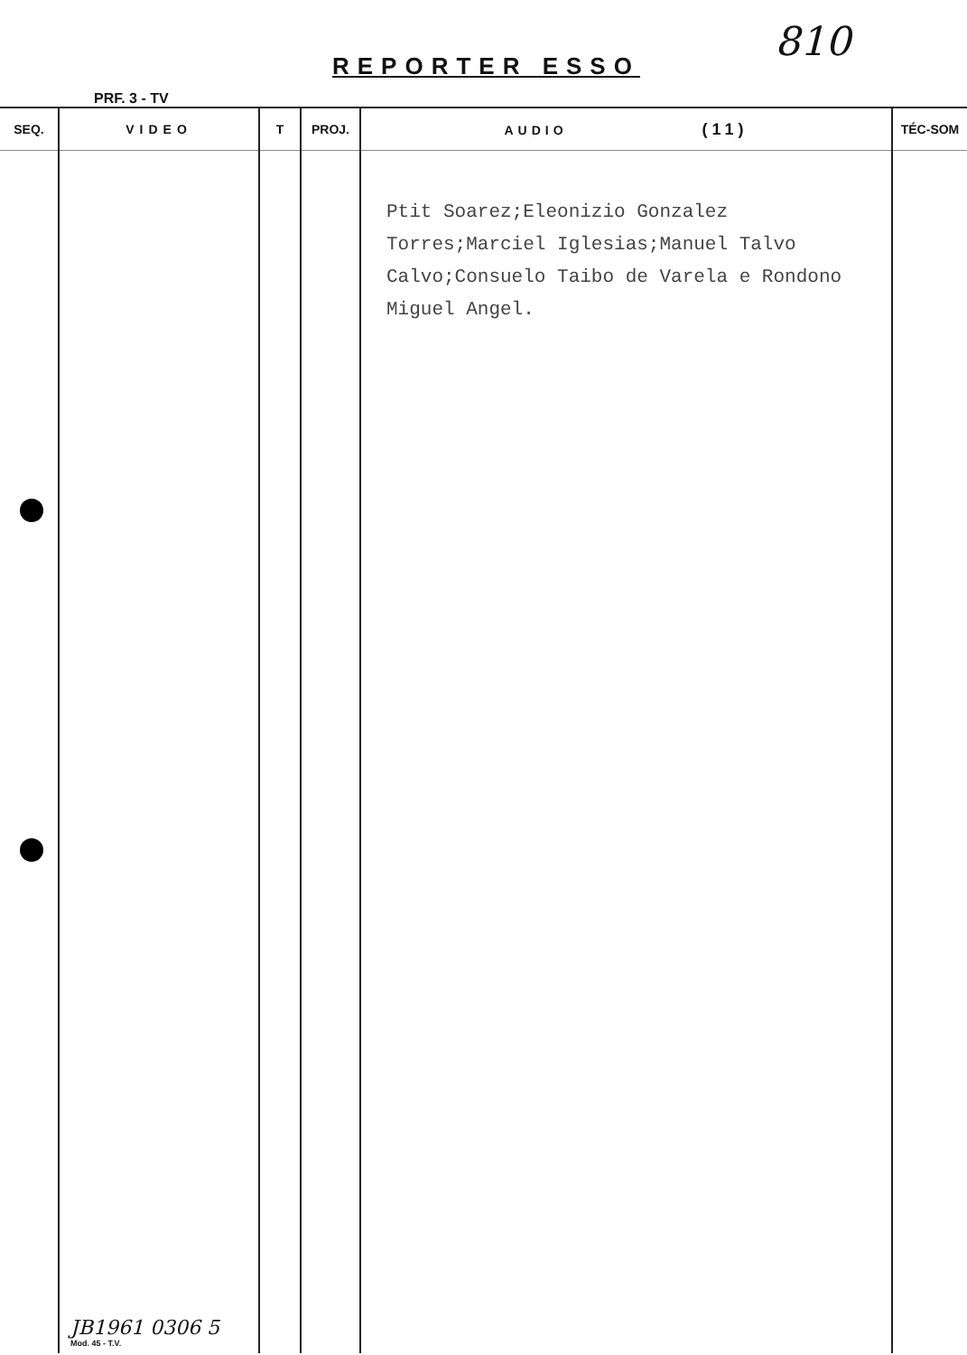REPORTER ESSO
810
PRF. 3 - TV
| SEQ. | VIDEO | T | PROJ. | AUDIO (11) | TÉC-SOM |
| --- | --- | --- | --- | --- | --- |
| | JB1961 0306 5 Mod. 45 - T.V. | | | Ptit Soarez;Eleonizio Gonzalez Torres;Marciel Iglesias;Manuel Talvo Calvo;Consuelo Taibo de Varela e Rondono Miguel Angel. | |